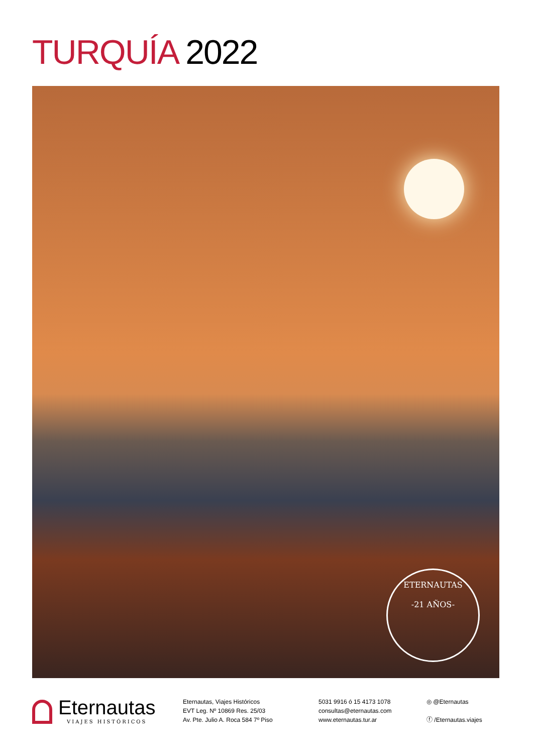TURQUÍA 2022
ETERNAUTAS
-21 AÑOS-
Eternautas
VIAJES HISTÓRICOS
Eternautas, Viajes Históricos
EVT Leg. Nº 10869 Res. 25/03
Av. Pte. Julio A. Roca 584 7º Piso
5031 9916 ó 15 4173 1078
consultas@eternautas.com
www.eternautas.tur.ar
◎ @Eternautas
ⓕ /Eternautas.viajes